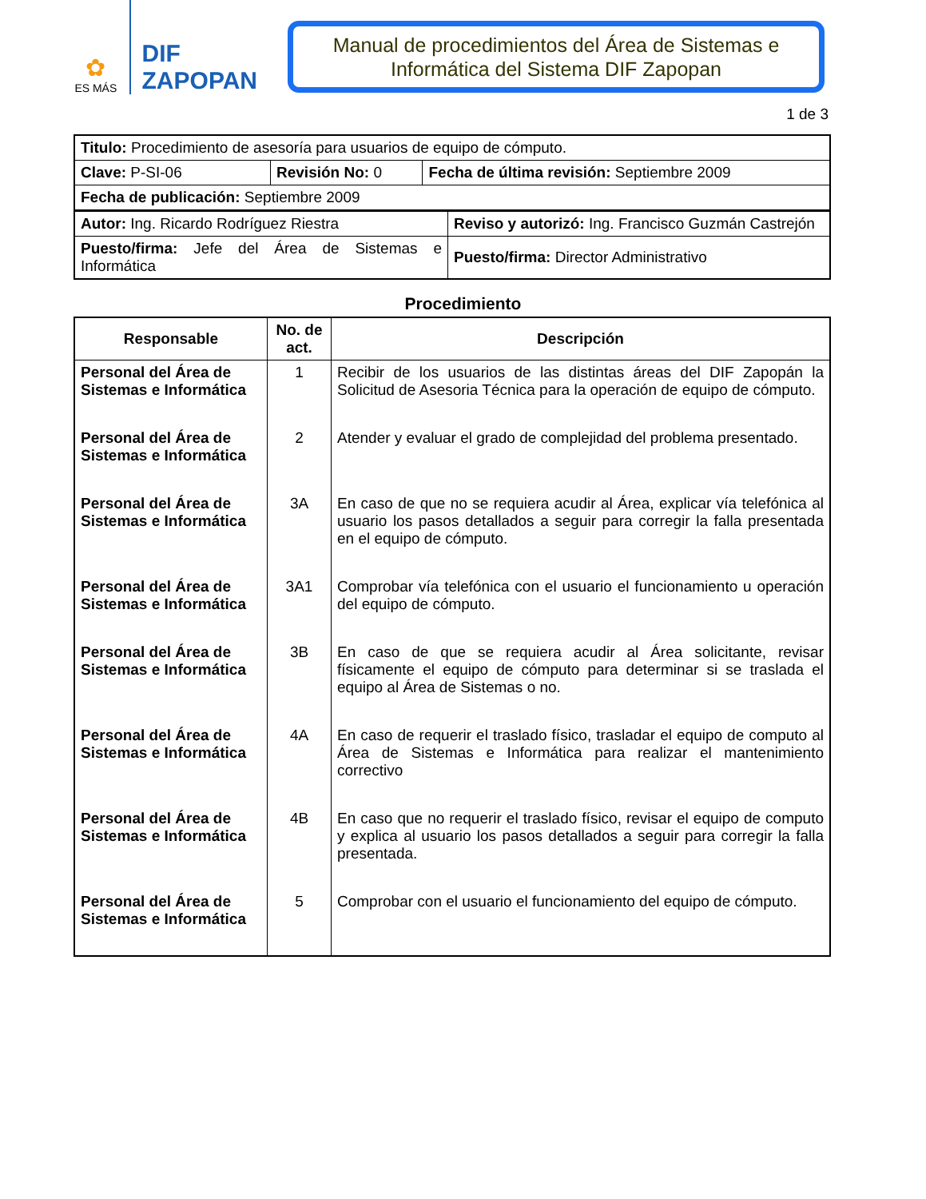✿
ES MÁS
DIF
ZAPOPAN
Manual de procedimientos del Área de Sistemas e Informática del Sistema DIF Zapopan
1 de 3
| Titulo: Procedimiento de asesoría para usuarios de equipo de cómputo. | | |
| Clave: P-SI-06 | Revisión No: 0 | Fecha de última revisión: Septiembre 2009 |
| Fecha de publicación: Septiembre 2009 | | |
| Autor: Ing. Ricardo Rodríguez Riestra | Reviso y autorizó: Ing. Francisco Guzmán Castrejón |
| Puesto/firma: Jefe del Área de Sistemas e Informática | Puesto/firma: Director Administrativo |
Procedimiento
| Responsable | No. de act. | Descripción |
| --- | --- | --- |
| Personal del Área de Sistemas e Informática | 1 | Recibir de los usuarios de las distintas áreas del DIF Zapopán la Solicitud de Asesoria Técnica para la operación de equipo de cómputo. |
| Personal del Área de Sistemas e Informática | 2 | Atender y evaluar el grado de complejidad del problema presentado. |
| Personal del Área de Sistemas e Informática | 3A | En caso de que no se requiera acudir al Área, explicar vía telefónica al usuario los pasos detallados a seguir para corregir la falla presentada en el equipo de cómputo. |
| Personal del Área de Sistemas e Informática | 3A1 | Comprobar vía telefónica con el usuario el funcionamiento u operación del equipo de cómputo. |
| Personal del Área de Sistemas e Informática | 3B | En caso de que se requiera acudir al Área solicitante, revisar físicamente el equipo de cómputo para determinar si se traslada el equipo al Área de Sistemas o no. |
| Personal del Área de Sistemas e Informática | 4A | En caso de requerir el traslado físico, trasladar el equipo de computo al Área de Sistemas e Informática para realizar el mantenimiento correctivo |
| Personal del Área de Sistemas e Informática | 4B | En caso que no requerir el traslado físico, revisar el equipo de computo y explica al usuario los pasos detallados a seguir para corregir la falla presentada. |
| Personal del Área de Sistemas e Informática | 5 | Comprobar con el usuario el funcionamiento del equipo de cómputo. |